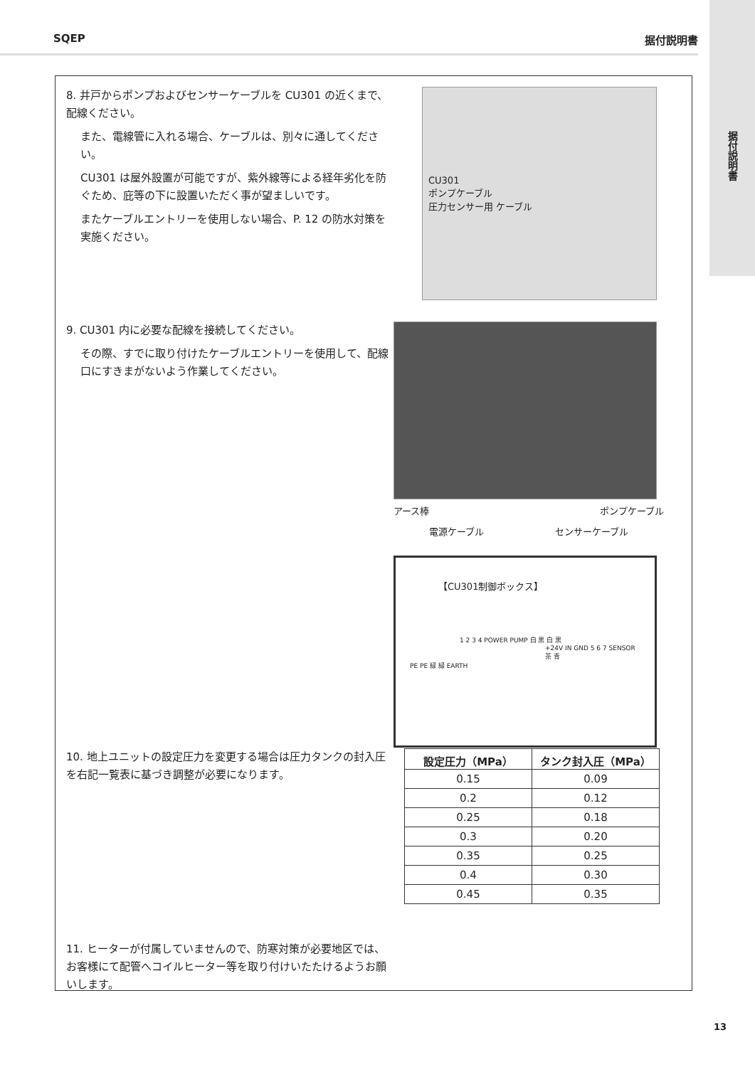据付説明書
SQEP 据付説明書
8. 井戸からポンプおよびセンサーケーブルを CU301 の近くまで、配線ください。
また、電線管に入れる場合、ケーブルは、別々に通してください。
CU301 は屋外設置が可能ですが、紫外線等による経年劣化を防ぐため、庇等の下に設置いただく事が望ましいです。
またケーブルエントリーを使用しない場合、P. 12 の防水対策を実施ください。
CU301
ポンプケーブル
圧力センサー用 ケーブル
9. CU301 内に必要な配線を接続してください。
その際、すでに取り付けたケーブルエントリーを使用して、配線口にすきまがないよう作業してください。
アース棒 ポンプケーブル
電源ケーブル センサーケーブル
【CU301制御ボックス】
1 2 3 4 POWER PUMP 白 黒 白 黒
+24V IN GND 5 6 7 SENSOR 茶 青
PE PE 緑 緑 EARTH
10. 地上ユニットの設定圧力を変更する場合は圧力タンクの封入圧を右記一覧表に基づき調整が必要になります。
| 設定圧力（MPa） | タンク封入圧（MPa） |
| --- | --- |
| 0.15 | 0.09 |
| 0.2 | 0.12 |
| 0.25 | 0.18 |
| 0.3 | 0.20 |
| 0.35 | 0.25 |
| 0.4 | 0.30 |
| 0.45 | 0.35 |
11. ヒーターが付属していませんので、防寒対策が必要地区では、お客様にて配管へコイルヒーター等を取り付けいたたけるようお願いします。
13